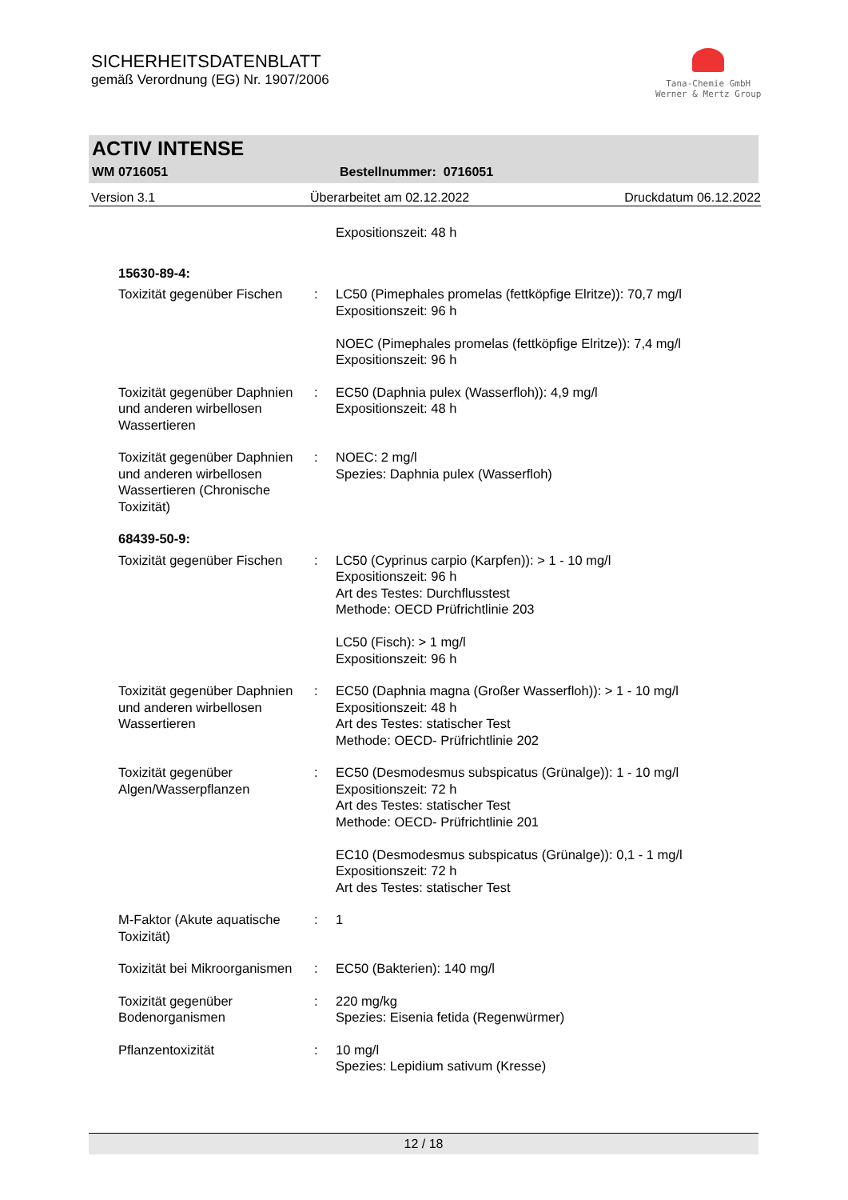SICHERHEITSDATENBLATT
gemäß Verordnung (EG) Nr. 1907/2006
Tana-Chemie GmbH
Werner & Mertz Group
ACTIV INTENSE
WM 0716051 Bestellnummer: 0716051
Version 3.1 Überarbeitet am 02.12.2022 Druckdatum 06.12.2022
| | | Expositionszeit: 48 h |
| 15630-89-4: | | |
| Toxizität gegenüber Fischen | : | LC50 (Pimephales promelas (fettköpfige Elritze)): 70,7 mg/l Expositionszeit: 96 h NOEC (Pimephales promelas (fettköpfige Elritze)): 7,4 mg/l Expositionszeit: 96 h |
| Toxizität gegenüber Daphnien und anderen wirbellosen Wassertieren | : | EC50 (Daphnia pulex (Wasserfloh)): 4,9 mg/l Expositionszeit: 48 h |
| Toxizität gegenüber Daphnien und anderen wirbellosen Wassertieren (Chronische Toxizität) | : | NOEC: 2 mg/l Spezies: Daphnia pulex (Wasserfloh) |
| 68439-50-9: | | |
| Toxizität gegenüber Fischen | : | LC50 (Cyprinus carpio (Karpfen)): > 1 - 10 mg/l Expositionszeit: 96 h Art des Testes: Durchflusstest Methode: OECD Prüfrichtlinie 203 LC50 (Fisch): > 1 mg/l Expositionszeit: 96 h |
| Toxizität gegenüber Daphnien und anderen wirbellosen Wassertieren | : | EC50 (Daphnia magna (Großer Wasserfloh)): > 1 - 10 mg/l Expositionszeit: 48 h Art des Testes: statischer Test Methode: OECD- Prüfrichtlinie 202 |
| Toxizität gegenüber Algen/Wasserpflanzen | : | EC50 (Desmodesmus subspicatus (Grünalge)): 1 - 10 mg/l Expositionszeit: 72 h Art des Testes: statischer Test Methode: OECD- Prüfrichtlinie 201 EC10 (Desmodesmus subspicatus (Grünalge)): 0,1 - 1 mg/l Expositionszeit: 72 h Art des Testes: statischer Test |
| M-Faktor (Akute aquatische Toxizität) | : | 1 |
| Toxizität bei Mikroorganismen | : | EC50 (Bakterien): 140 mg/l |
| Toxizität gegenüber Bodenorganismen | : | 220 mg/kg Spezies: Eisenia fetida (Regenwürmer) |
| Pflanzentoxizität | : | 10 mg/l Spezies: Lepidium sativum (Kresse) |
12 / 18